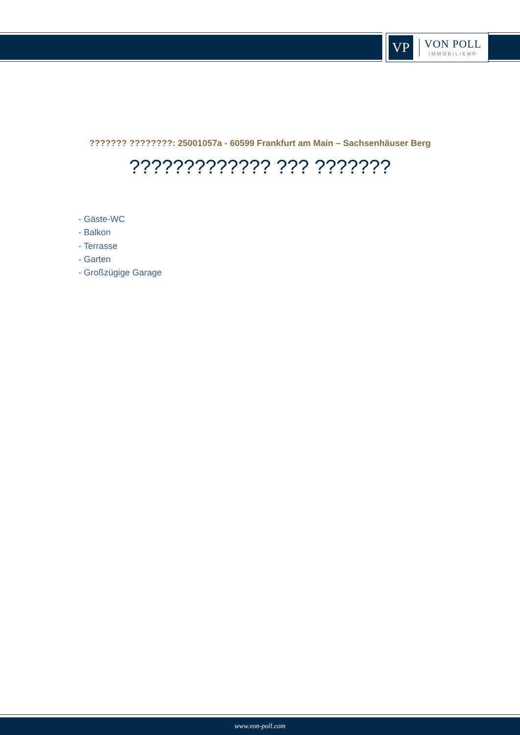VP
VON POLL
IMMOBILIEN®
??????? ????????: 25001057a - 60599 Frankfurt am Main – Sachsenhäuser Berg
????????????? ??? ???????
- Gäste-WC
- Balkon
- Terrasse
- Garten
- Großzügige Garage
www.von-poll.com